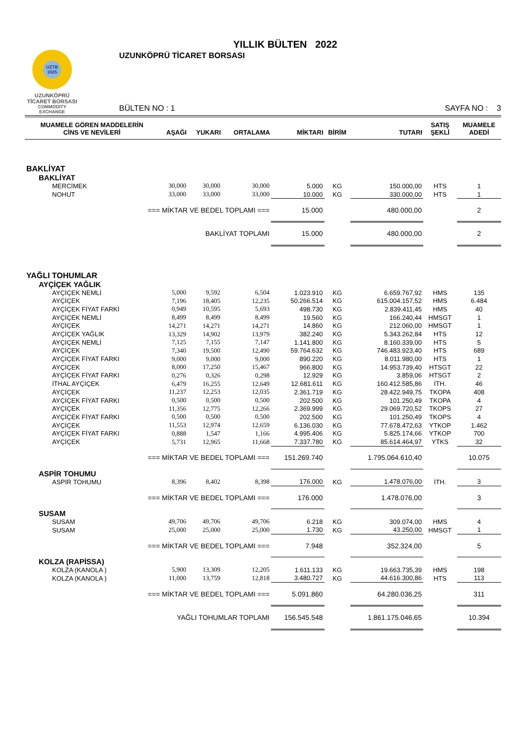UZTB 1925
UZUNKÖPRÜ
TİCARET BORSASI
COMMODITY EXCHANGE
YILLIK BÜLTEN 2022
UZUNKÖPRÜ TİCARET BORSASI
BÜLTEN NO : 1 SAYFA NO : 3
| MUAMELE GÖREN MADDELERİN CİNS VE NEVİLERİ | AŞAĞI | YUKARI | ORTALAMA | MİKTARI | BİRİM | TUTARI | SATIŞ ŞEKLİ | MUAMELE ADEDİ |
| --- | --- | --- | --- | --- | --- | --- | --- | --- |
| BAKLİYAT | | | | | | | | |
| BAKLİYAT | | | | | | | | |
| MERCİMEK | 30,000 | 30,000 | 30,000 | 5.000 | KG | 150.000,00 | HTS | 1 |
| NOHUT | 33,000 | 33,000 | 33,000 | 10.000 | KG | 330.000,00 | HTS | 1 |
| === MİKTAR VE BEDEL TOPLAMI === | | | | 15.000 | | 480.000,00 | | 2 |
| BAKLİYAT TOPLAMI | | | | 15.000 | | 480.000,00 | | 2 |
| YAĞLI TOHUMLAR | | | | | | | | |
| AYÇİÇEK YAĞLIK | | | | | | | | |
| AYÇİÇEK NEMLİ | 5,000 | 9,592 | 6,504 | 1.023.910 | KG | 6.659.767,92 | HMS | 135 |
| AYÇİÇEK | 7,196 | 18,405 | 12,235 | 50.266.514 | KG | 615.004.157,52 | HMS | 6.484 |
| AYÇİÇEK FİYAT FARKI | 0,949 | 10,595 | 5,693 | 498.730 | KG | 2.839.411,45 | HMS | 40 |
| AYÇİÇEK NEMLİ | 8,499 | 8,499 | 8,499 | 19.560 | KG | 166.240,44 | HMSGT | 1 |
| AYÇİÇEK | 14,271 | 14,271 | 14,271 | 14.860 | KG | 212.060,00 | HMSGT | 1 |
| AYÇİÇEK YAĞLIK | 13,329 | 14,902 | 13,979 | 382.240 | KG | 5.343.262,84 | HTS | 12 |
| AYÇİÇEK NEMLİ | 7,125 | 7,155 | 7,147 | 1.141.800 | KG | 8.160.339,00 | HTS | 5 |
| AYÇİÇEK | 7,340 | 19,500 | 12,490 | 59.764.632 | KG | 746.483.923,40 | HTS | 689 |
| AYÇİÇEK FİYAT FARKI | 9,000 | 9,000 | 9,000 | 890.220 | KG | 8.011.980,00 | HTS | 1 |
| AYÇİÇEK | 8,000 | 17,250 | 15,467 | 966.800 | KG | 14.953.739,40 | HTSGT | 22 |
| AYÇİÇEK FİYAT FARKI | 0,276 | 0,326 | 0,298 | 12.929 | KG | 3.859,06 | HTSGT | 2 |
| İTHAL AYÇİÇEK | 6,479 | 16,255 | 12,649 | 12.681.611 | KG | 160.412.585,86 | İTH. | 46 |
| AYÇİÇEK | 11,237 | 12,253 | 12,035 | 2.361.719 | KG | 28.422.949,75 | TKOPA | 408 |
| AYÇİÇEK FİYAT FARKI | 0,500 | 0,500 | 0,500 | 202.500 | KG | 101.250,49 | TKOPA | 4 |
| AYÇİÇEK | 11,356 | 12,775 | 12,266 | 2.369.999 | KG | 29.069.720,52 | TKOPS | 27 |
| AYÇİÇEK FİYAT FARKI | 0,500 | 0,500 | 0,500 | 202.500 | KG | 101.250,49 | TKOPS | 4 |
| AYÇİÇEK | 11,553 | 12,974 | 12,659 | 6.136.030 | KG | 77.678.472,63 | YTKOP | 1.462 |
| AYÇİÇEK FİYAT FARKI | 0,888 | 1,547 | 1,166 | 4.995.406 | KG | 5.825.174,66 | YTKOP | 700 |
| AYÇİÇEK | 5,731 | 12,965 | 11,668 | 7.337.780 | KG | 85.614.464,97 | YTKS | 32 |
| === MİKTAR VE BEDEL TOPLAMI === | | | | 151.269.740 | | 1.795.064.610,40 | | 10.075 |
| ASPİR TOHUMU | | | | | | | | |
| ASPİR TOHUMU | 8,396 | 8,402 | 8,398 | 176.000 | KG | 1.478.076,00 | İTH. | 3 |
| === MİKTAR VE BEDEL TOPLAMI === | | | | 176.000 | | 1.478.076,00 | | 3 |
| SUSAM | | | | | | | | |
| SUSAM | 49,706 | 49,706 | 49,706 | 6.218 | KG | 309.074,00 | HMS | 4 |
| SUSAM | 25,000 | 25,000 | 25,000 | 1.730 | KG | 43.250,00 | HMSGT | 1 |
| === MİKTAR VE BEDEL TOPLAMI === | | | | 7.948 | | 352.324,00 | | 5 |
| KOLZA (RAPİSSA) | | | | | | | | |
| KOLZA (KANOLA ) | 5,900 | 13,309 | 12,205 | 1.611.133 | KG | 19.663.735,39 | HMS | 198 |
| KOLZA (KANOLA ) | 11,000 | 13,759 | 12,818 | 3.480.727 | KG | 44.616.300,86 | HTS | 113 |
| === MİKTAR VE BEDEL TOPLAMI === | | | | 5.091.860 | | 64.280.036,25 | | 311 |
| YAĞLI TOHUMLAR TOPLAMI | | | | 156.545.548 | | 1.861.175.046,65 | | 10.394 |